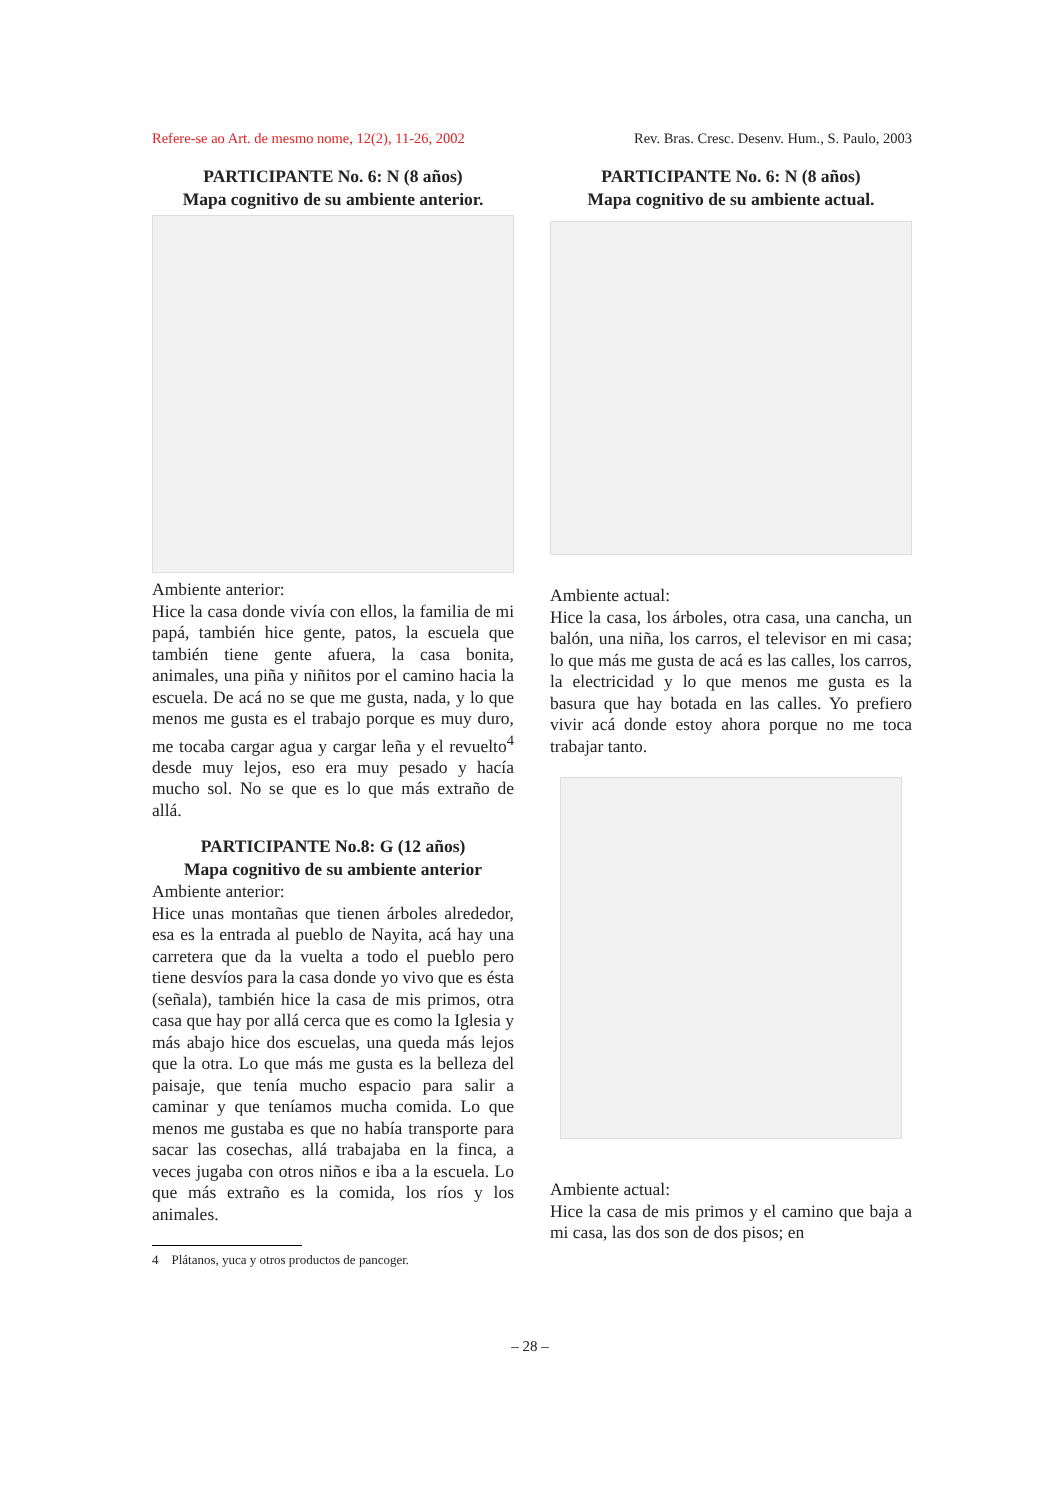Refere-se ao Art. de mesmo nome, 12(2), 11-26, 2002 Rev. Bras. Cresc. Desenv. Hum., S. Paulo, 2003
PARTICIPANTE No. 6: N (8 años)
Mapa cognitivo de su ambiente anterior.
Ambiente anterior:
Hice la casa donde vivía con ellos, la familia de mi papá, también hice gente, patos, la escuela que también tiene gente afuera, la casa bonita, animales, una piña y niñitos por el camino hacia la escuela. De acá no se que me gusta, nada, y lo que menos me gusta es el trabajo porque es muy duro, me tocaba cargar agua y cargar leña y el revuelto<sup>4</sup> desde muy lejos, eso era muy pesado y hacía mucho sol. No se que es lo que más extraño de allá.
PARTICIPANTE No.8: G (12 años)
Mapa cognitivo de su ambiente anterior
Ambiente anterior:
Hice unas montañas que tienen árboles alrededor, esa es la entrada al pueblo de Nayita, acá hay una carretera que da la vuelta a todo el pueblo pero tiene desvíos para la casa donde yo vivo que es ésta (señala), también hice la casa de mis primos, otra casa que hay por allá cerca que es como la Iglesia y más abajo hice dos escuelas, una queda más lejos que la otra. Lo que más me gusta es la belleza del paisaje, que tenía mucho espacio para salir a caminar y que teníamos mucha comida. Lo que menos me gustaba es que no había transporte para sacar las cosechas, allá trabajaba en la finca, a veces jugaba con otros niños e iba a la escuela. Lo que más extraño es la comida, los ríos y los animales.
PARTICIPANTE No. 6: N (8 años)
Mapa cognitivo de su ambiente actual.
Ambiente actual:
Hice la casa, los árboles, otra casa, una cancha, un balón, una niña, los carros, el televisor en mi casa; lo que más me gusta de acá es las calles, los carros, la electricidad y lo que menos me gusta es la basura que hay botada en las calles. Yo prefiero vivir acá donde estoy ahora porque no me toca trabajar tanto.
Ambiente actual:
Hice la casa de mis primos y el camino que baja a mi casa, las dos son de dos pisos; en
4 Plátanos, yuca y otros productos de pancoger.
– 28 –